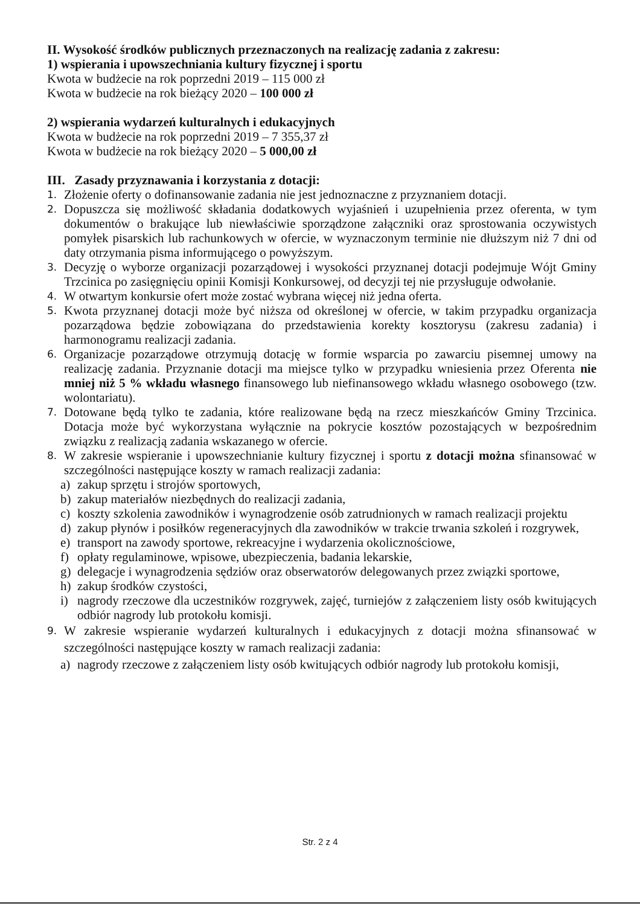II. Wysokość środków publicznych przeznaczonych na realizację zadania z zakresu:
1) wspierania i upowszechniania kultury fizycznej i sportu
Kwota w budżecie na rok poprzedni 2019 – 115 000 zł
Kwota w budżecie na rok bieżący 2020 – 100 000 zł
2) wspierania wydarzeń kulturalnych i edukacyjnych
Kwota w budżecie na rok poprzedni 2019 – 7 355,37 zł
Kwota w budżecie na rok bieżący 2020 – 5 000,00 zł
III. Zasady przyznawania i korzystania z dotacji:
1. Złożenie oferty o dofinansowanie zadania nie jest jednoznaczne z przyznaniem dotacji.
2. Dopuszcza się możliwość składania dodatkowych wyjaśnień i uzupełnienia przez oferenta, w tym dokumentów o brakujące lub niewłaściwie sporządzone załączniki oraz sprostowania oczywistych pomyłek pisarskich lub rachunkowych w ofercie, w wyznaczonym terminie nie dłuższym niż 7 dni od daty otrzymania pisma informującego o powyższym.
3. Decyzję o wyborze organizacji pozarządowej i wysokości przyznanej dotacji podejmuje Wójt Gminy Trzcinica po zasięgnięciu opinii Komisji Konkursowej, od decyzji tej nie przysługuje odwołanie.
4. W otwartym konkursie ofert może zostać wybrana więcej niż jedna oferta.
5. Kwota przyznanej dotacji może być niższa od określonej w ofercie, w takim przypadku organizacja pozarządowa będzie zobowiązana do przedstawienia korekty kosztorysu (zakresu zadania) i harmonogramu realizacji zadania.
6. Organizacje pozarządowe otrzymują dotację w formie wsparcia po zawarciu pisemnej umowy na realizację zadania. Przyznanie dotacji ma miejsce tylko w przypadku wniesienia przez Oferenta nie mniej niż 5 % wkładu własnego finansowego lub niefinansowego wkładu własnego osobowego (tzw. wolontariatu).
7. Dotowane będą tylko te zadania, które realizowane będą na rzecz mieszkańców Gminy Trzcinica. Dotacja może być wykorzystana wyłącznie na pokrycie kosztów pozostających w bezpośrednim związku z realizacją zadania wskazanego w ofercie.
8. W zakresie wspieranie i upowszechnianie kultury fizycznej i sportu z dotacji można sfinansować w szczególności następujące koszty w ramach realizacji zadania:
a) zakup sprzętu i strojów sportowych,
b) zakup materiałów niezbędnych do realizacji zadania,
c) koszty szkolenia zawodników i wynagrodzenie osób zatrudnionych w ramach realizacji projektu
d) zakup płynów i posiłków regeneracyjnych dla zawodników w trakcie trwania szkoleń i rozgrywek,
e) transport na zawody sportowe, rekreacyjne i wydarzenia okolicznościowe,
f) opłaty regulaminowe, wpisowe, ubezpieczenia, badania lekarskie,
g) delegacje i wynagrodzenia sędziów oraz obserwatorów delegowanych przez związki sportowe,
h) zakup środków czystości,
i) nagrody rzeczowe dla uczestników rozgrywek, zajęć, turniejów z załączeniem listy osób kwitujących odbiór nagrody lub protokołu komisji.
9. W zakresie wspieranie wydarzeń kulturalnych i edukacyjnych z dotacji można sfinansować w szczególności następujące koszty w ramach realizacji zadania:
a) nagrody rzeczowe z załączeniem listy osób kwitujących odbiór nagrody lub protokołu komisji,
Str. 2 z 4